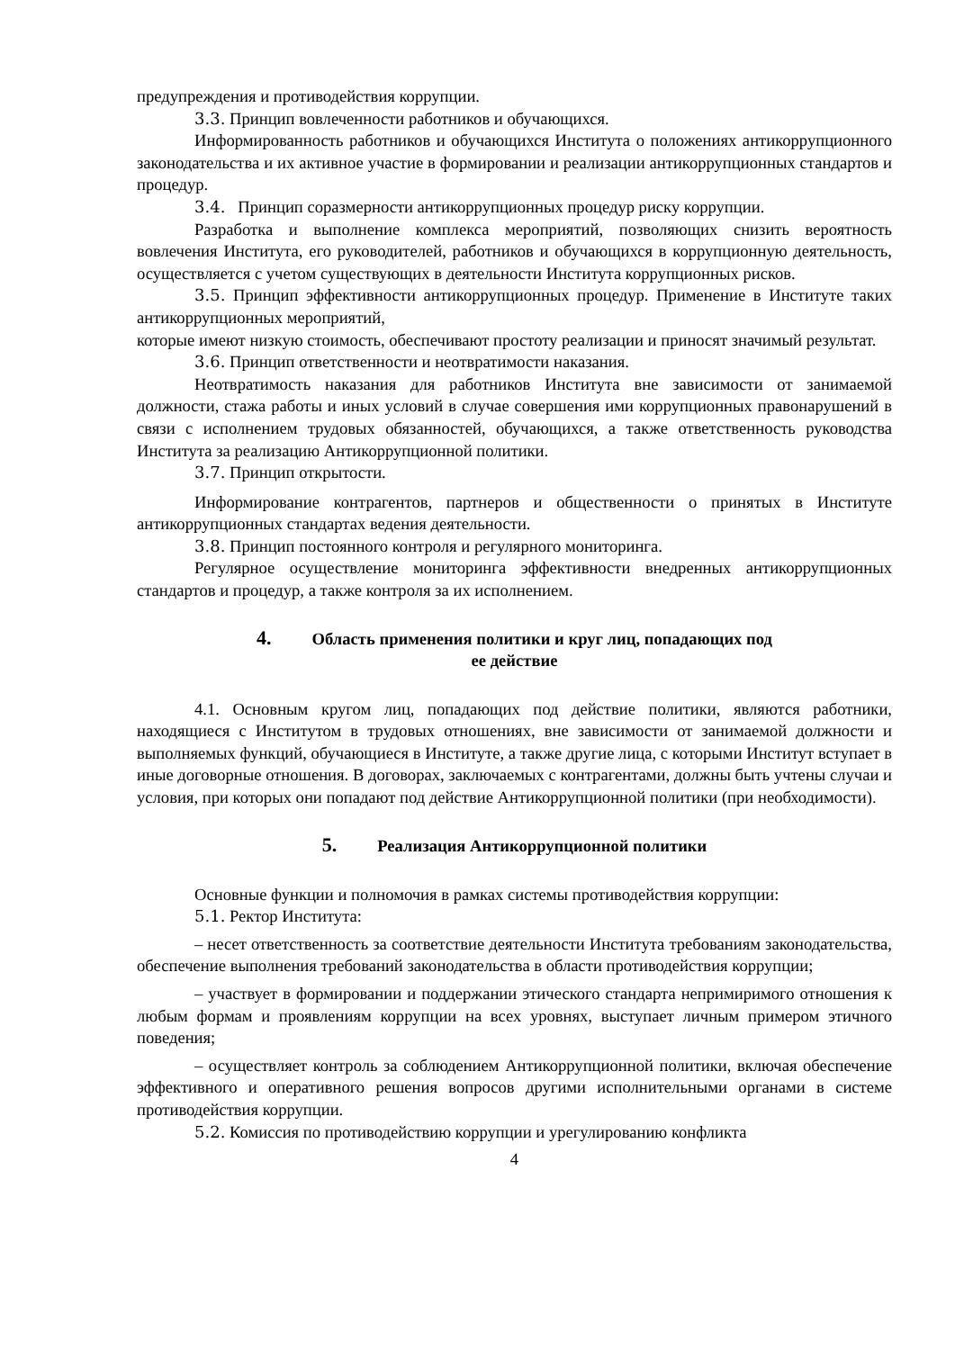предупреждения и противодействия коррупции.
3.3. Принцип вовлеченности работников и обучающихся.
Информированность работников и обучающихся Института о положениях антикоррупционного законодательства и их активное участие в формировании и реализации антикоррупционных стандартов и процедур.
3.4. Принцип соразмерности антикоррупционных процедур риску коррупции.
Разработка и выполнение комплекса мероприятий, позволяющих снизить вероятность вовлечения Института, его руководителей, работников и обучающихся в коррупционную деятельность, осуществляется с учетом существующих в деятельности Института коррупционных рисков.
3.5. Принцип эффективности антикоррупционных процедур. Применение в Институте таких антикоррупционных мероприятий,
которые имеют низкую стоимость, обеспечивают простоту реализации и приносят значимый результат.
3.6. Принцип ответственности и неотвратимости наказания.
Неотвратимость наказания для работников Института вне зависимости от занимаемой должности, стажа работы и иных условий в случае совершения ими коррупционных правонарушений в связи с исполнением трудовых обязанностей, обучающихся, а также ответственность руководства Института за реализацию Антикоррупционной политики.
3.7. Принцип открытости.
Информирование контрагентов, партнеров и общественности о принятых в Институте антикоррупционных стандартах ведения деятельности.
3.8. Принцип постоянного контроля и регулярного мониторинга.
Регулярное осуществление мониторинга эффективности внедренных антикоррупционных стандартов и процедур, а также контроля за их исполнением.
4. Область применения политики и круг лиц, попадающих под
ее действие
4.1. Основным кругом лиц, попадающих под действие политики, являются работники, находящиеся с Институтом в трудовых отношениях, вне зависимости от занимаемой должности и выполняемых функций, обучающиеся в Институте, а также другие лица, с которыми Институт вступает в иные договорные отношения. В договорах, заключаемых с контрагентами, должны быть учтены случаи и условия, при которых они попадают под действие Антикоррупционной политики (при необходимости).
5. Реализация Антикоррупционной политики
Основные функции и полномочия в рамках системы противодействия коррупции:
5.1. Ректор Института:
– несет ответственность за соответствие деятельности Института требованиям законодательства, обеспечение выполнения требований законодательства в области противодействия коррупции;
– участвует в формировании и поддержании этического стандарта непримиримого отношения к любым формам и проявлениям коррупции на всех уровнях, выступает личным примером этичного поведения;
– осуществляет контроль за соблюдением Антикоррупционной политики, включая обеспечение эффективного и оперативного решения вопросов другими исполнительными органами в системе противодействия коррупции.
5.2. Комиссия по противодействию коррупции и урегулированию конфликта
4